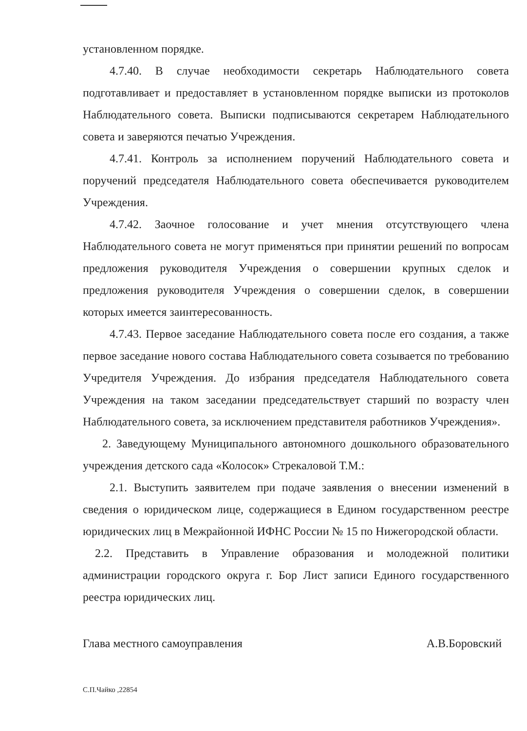установленном порядке.
4.7.40. В случае необходимости секретарь Наблюдательного совета подготавливает и предоставляет в установленном порядке выписки из протоколов Наблюдательного совета. Выписки подписываются секретарем Наблюдательного совета и заверяются печатью Учреждения.
4.7.41. Контроль за исполнением поручений Наблюдательного совета и поручений председателя Наблюдательного совета обеспечивается руководителем Учреждения.
4.7.42. Заочное голосование и учет мнения отсутствующего члена Наблюдательного совета не могут применяться при принятии решений по вопросам предложения руководителя Учреждения о совершении крупных сделок и предложения руководителя Учреждения о совершении сделок, в совершении которых имеется заинтересованность.
4.7.43. Первое заседание Наблюдательного совета после его создания, а также первое заседание нового состава Наблюдательного совета созывается по требованию Учредителя Учреждения. До избрания председателя Наблюдательного совета Учреждения на таком заседании председательствует старший по возрасту член Наблюдательного совета, за исключением представителя работников Учреждения».
2. Заведующему Муниципального автономного дошкольного образовательного учреждения детского сада «Колосок» Стрекаловой Т.М.:
2.1. Выступить заявителем при подаче заявления о внесении изменений в сведения о юридическом лице, содержащиеся в Едином государственном реестре юридических лиц в Межрайонной ИФНС России № 15 по Нижегородской области.
2.2. Представить в Управление образования и молодежной политики администрации городского округа г. Бор Лист записи Единого государственного реестра юридических лиц.
Глава местного самоуправления А.В.Боровский
С.П.Чайко ,22854